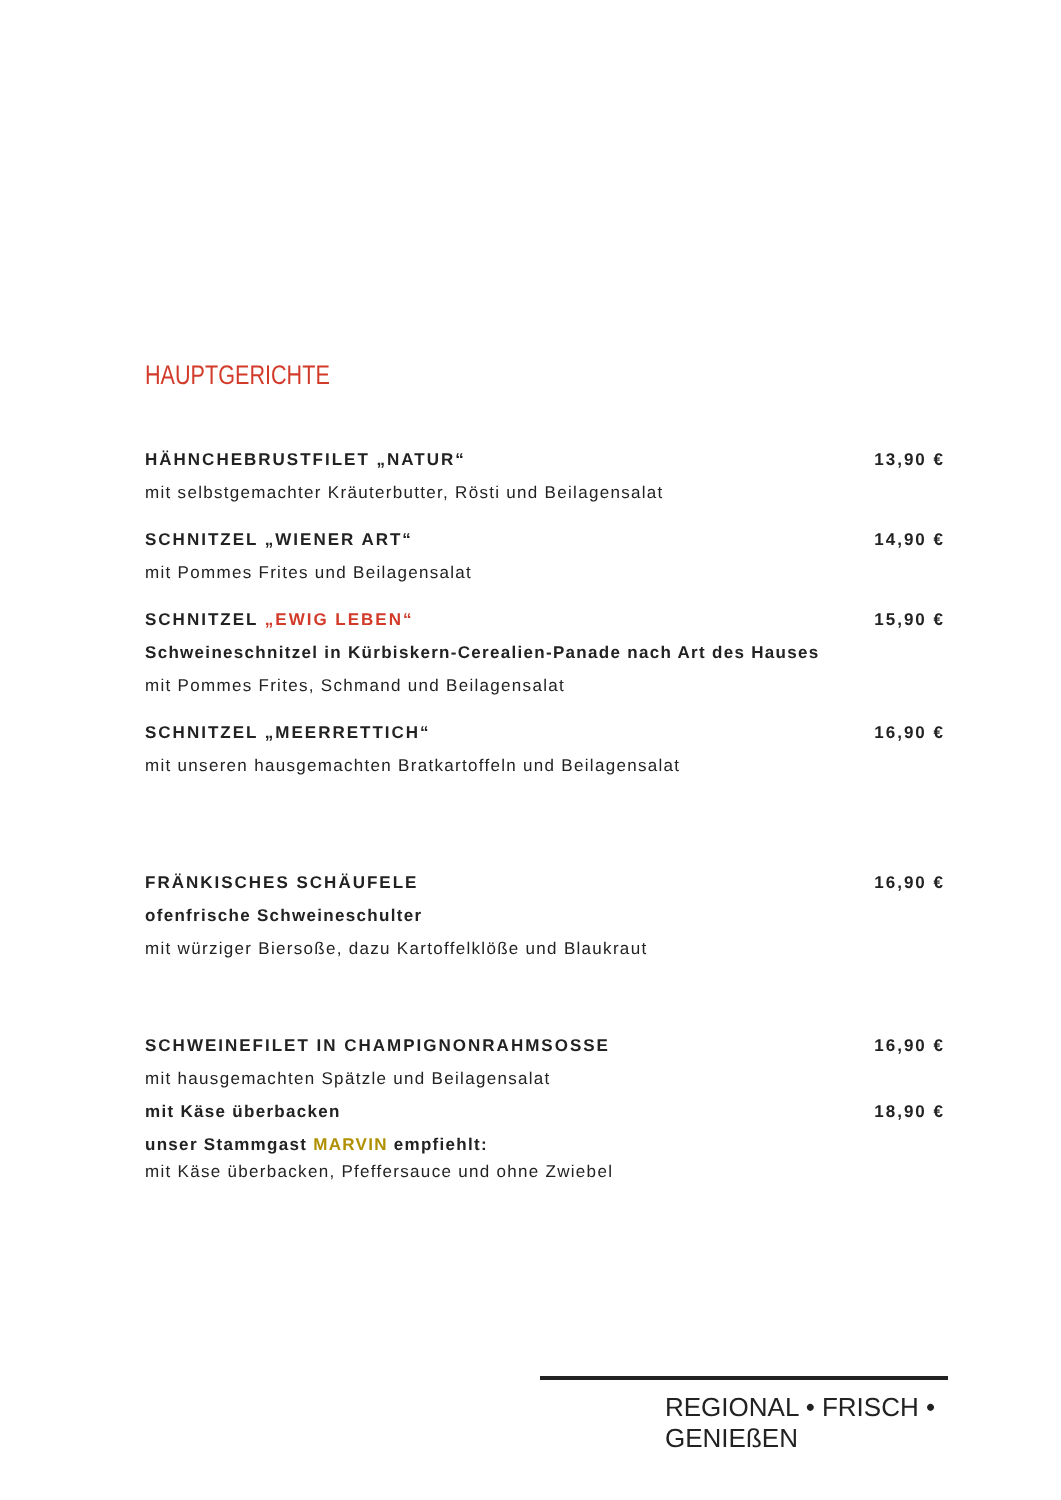HAUPTGERICHTE
HÄHNCHEBRUSTFILET „NATUR“13,90 €
mit selbstgemachter Kräuterbutter, Rösti und Beilagensalat
SCHNITZEL „WIENER ART“14,90 €
mit Pommes Frites und Beilagensalat
SCHNITZEL „EWIG LEBEN“15,90 €
Schweineschnitzel in Kürbiskern-Cerealien-Panade nach Art des Hauses
mit Pommes Frites, Schmand und Beilagensalat
SCHNITZEL „MEERRETTICH“16,90 €
mit unseren hausgemachten Bratkartoffeln und Beilagensalat
FRÄNKISCHES SCHÄUFELE 16,90 €
ofenfrische Schweineschulter
mit würziger Biersoße, dazu Kartoffelklöße und Blaukraut
SCHWEINEFILET IN CHAMPIGNONRAHMSOSSE 16,90 €
mit hausgemachten Spätzle und Beilagensalat
mit Käse überbacken 18,90 €
unser Stammgast MARVIN empfiehlt:
mit Käse überbacken, Pfeffersauce und ohne Zwiebel
REGIONAL • FRISCH • GENIEßEN